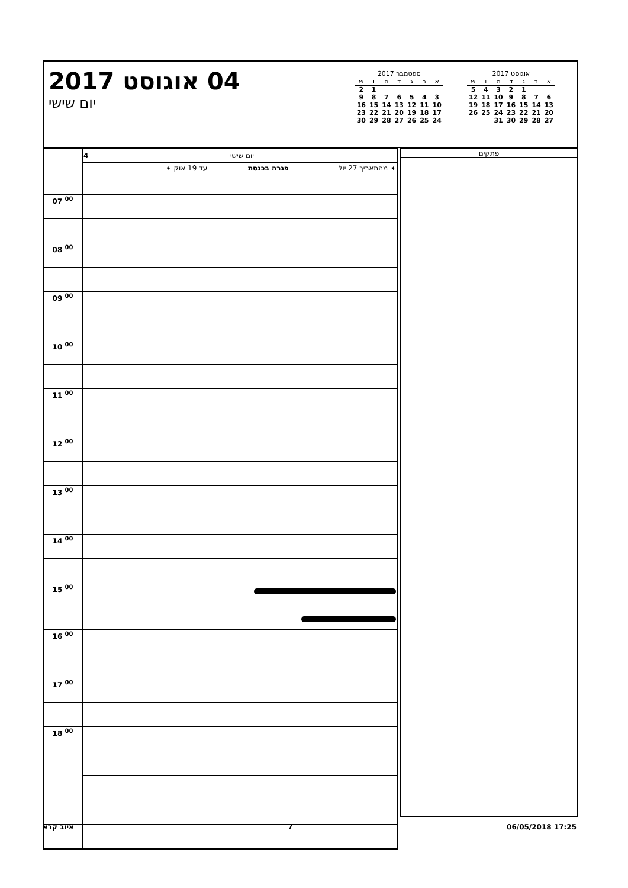04 אוגוסט 2017
יום שישי
ספטמבר 2017
| א | ב | ג | ד | ה | ו | ש |
| --- | --- | --- | --- | --- | --- | --- |
| | | | | | 1 | 2 |
| 3 | 4 | 5 | 6 | 7 | 8 | 9 |
| 10 | 11 | 12 | 13 | 14 | 15 | 16 |
| 17 | 18 | 19 | 20 | 21 | 22 | 23 |
| 24 | 25 | 26 | 27 | 28 | 29 | 30 |
אוגוסט 2017
| א | ב | ג | ד | ה | ו | ש |
| --- | --- | --- | --- | --- | --- | --- |
| | | 1 | 2 | 3 | 4 | 5 |
| 6 | 7 | 8 | 9 | 10 | 11 | 12 |
| 13 | 14 | 15 | 16 | 17 | 18 | 19 |
| 20 | 21 | 22 | 23 | 24 | 25 | 26 |
| 27 | 28 | 29 | 30 | 31 | | |
| | 4 יום שישי |
| | ➧ מהתאריך 27 יול פגרה בכנסת עד 19 אוק ➧ |
| 07 <sup>00</sup> | |
| 08 <sup>00</sup> | |
| 09 <sup>00</sup> | |
| 10 <sup>00</sup> | |
| 11 <sup>00</sup> | |
| 12 <sup>00</sup> | |
| 13 <sup>00</sup> | |
| 14 <sup>00</sup> | |
| 15 <sup>00</sup> | |
| 16 <sup>00</sup> | |
| 17 <sup>00</sup> | |
| 18 <sup>00</sup> | |
פתקים
איוב קרא 7 06/05/2018 17:25